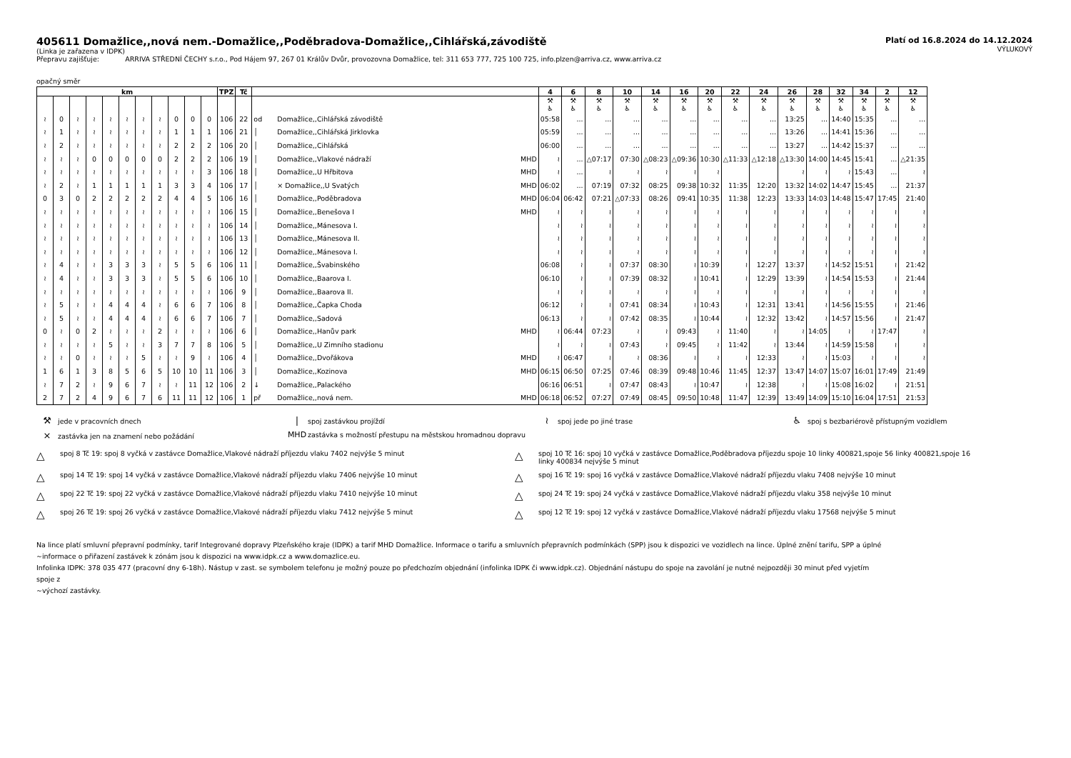405611 Domažlice,,nová nem.-Domažlice,,Poděbradova-Domažlice,,Cihlářská,závodiště
(Linka je zařazena v IDPK)
Přepravu zajišťuje: ARRIVA STŘEDNÍ ČECHY s.r.o., Pod Hájem 97, 267 01 Králův Dvůr, provozovna Domažlice, tel: 311 653 777, 725 100 725, info.plzen@arriva.cz, www.arriva.cz
Platí od 16.8.2024 do 14.12.2024
VÝLUKOVÝ
opačný směr
| km | | | | | | | | | | | TPZ | Tč | | | | 4 | 6 | 8 | 10 | 14 | 16 | 20 | 22 | 24 | 26 | 28 | 32 | 34 | 2 | 12 |
| --- | --- | --- | --- | --- | --- | --- | --- | --- | --- | --- | --- | --- | --- | --- | --- | --- | --- | --- | --- | --- | --- | --- | --- | --- | --- | --- | --- | --- | --- | --- |
| | | | | | | | | | | | | | | | | ⚒ ♿ | ⚒ ♿ | ⚒ ♿ | ⚒ ♿ | ⚒ ♿ | ⚒ ♿ | ⚒ ♿ | ⚒ ♿ | ⚒ ♿ | ⚒ ♿ | ⚒ ♿ | ⚒ ♿ | ⚒ ♿ | ⚒ ♿ | ⚒ ♿ |
| ≀ | 0 | ≀ | ≀ | ≀ | ≀ | ≀ | ≀ | 0 | 0 | 0 | 106 | 22 | od | Domažlice,,Cihlářská závodiště | | 05:58 | ... | ... | ... | ... | ... | ... | ... | ... | 13:25 | ... | 14:40 | 15:35 | ... | ... |
| ≀ | 1 | ≀ | ≀ | ≀ | ≀ | ≀ | ≀ | 1 | 1 | 1 | 106 | 21 | │ | Domažlice,,Cihlářská Jirklovka | | 05:59 | ... | ... | ... | ... | ... | ... | ... | ... | 13:26 | ... | 14:41 | 15:36 | ... | ... |
| ≀ | 2 | ≀ | ≀ | ≀ | ≀ | ≀ | ≀ | 2 | 2 | 2 | 106 | 20 | │ | Domažlice,,Cihlářská | | 06:00 | ... | ... | ... | ... | ... | ... | ... | ... | 13:27 | ... | 14:42 | 15:37 | ... | ... |
| ≀ | ≀ | ≀ | 0 | 0 | 0 | 0 | 0 | 2 | 2 | 2 | 106 | 19 | │ | Domažlice,,Vlakové nádraží | MHD | ≀ | ... | △07:17 | 07:30 | △08:23 | △09:36 | 10:30 | △11:33 | △12:18 | △13:30 | 14:00 | 14:45 | 15:41 | ... | △21:35 |
| ≀ | ≀ | ≀ | ≀ | ≀ | ≀ | ≀ | ≀ | ≀ | ≀ | 3 | 106 | 18 | │ | Domažlice,,U Hřbitova | MHD | ≀ | ... | ≀ | ≀ | ≀ | ≀ | ≀ | | | ≀ | ≀ | ≀ | 15:43 | ... | ≀ |
| ≀ | 2 | ≀ | 1 | 1 | 1 | 1 | 1 | 3 | 3 | 4 | 106 | 17 | │ | × Domažlice,,U Svatých | MHD | 06:02 | ... | 07:19 | 07:32 | 08:25 | 09:38 | 10:32 | 11:35 | 12:20 | 13:32 | 14:02 | 14:47 | 15:45 | ... | 21:37 |
| 0 | 3 | 0 | 2 | 2 | 2 | 2 | 2 | 4 | 4 | 5 | 106 | 16 | │ | Domažlice,,Poděbradova | MHD | 06:04 | 06:42 | 07:21 | △07:33 | 08:26 | 09:41 | 10:35 | 11:38 | 12:23 | 13:33 | 14:03 | 14:48 | 15:47 | 17:45 | 21:40 |
| ≀ | ≀ | ≀ | ≀ | ≀ | ≀ | ≀ | ≀ | ≀ | ≀ | ≀ | 106 | 15 | │ | Domažlice,,Benešova I | MHD | ≀ | ≀ | ≀ | ≀ | ≀ | ≀ | ≀ | ≀ | ≀ | ≀ | ≀ | ≀ | ≀ | ≀ | ≀ |
| ≀ | ≀ | ≀ | ≀ | ≀ | ≀ | ≀ | ≀ | ≀ | ≀ | ≀ | 106 | 14 | │ | Domažlice,,Mánesova I. | | ≀ | ≀ | ≀ | ≀ | ≀ | ≀ | ≀ | ≀ | ≀ | ≀ | ≀ | ≀ | ≀ | ≀ | ≀ |
| ≀ | ≀ | ≀ | ≀ | ≀ | ≀ | ≀ | ≀ | ≀ | ≀ | ≀ | 106 | 13 | │ | Domažlice,,Mánesova II. | | ≀ | ≀ | ≀ | ≀ | ≀ | ≀ | ≀ | ≀ | ≀ | ≀ | ≀ | ≀ | ≀ | ≀ | ≀ |
| ≀ | ≀ | ≀ | ≀ | ≀ | ≀ | ≀ | ≀ | ≀ | ≀ | ≀ | 106 | 12 | │ | Domažlice,,Mánesova I. | | ≀ | ≀ | ≀ | ≀ | ≀ | ≀ | ≀ | ≀ | ≀ | ≀ | ≀ | ≀ | ≀ | ≀ | ≀ |
| ≀ | 4 | ≀ | ≀ | 3 | 3 | 3 | ≀ | 5 | 5 | 6 | 106 | 11 | │ | Domažlice,,Švabinského | | 06:08 | ≀ | ≀ | 07:37 | 08:30 | ≀ | 10:39 | ≀ | 12:27 | 13:37 | ≀ | 14:52 | 15:51 | ≀ | 21:42 |
| ≀ | 4 | ≀ | ≀ | 3 | 3 | 3 | ≀ | 5 | 5 | 6 | 106 | 10 | │ | Domažlice,,Baarova I. | | 06:10 | ≀ | ≀ | 07:39 | 08:32 | ≀ | 10:41 | ≀ | 12:29 | 13:39 | ≀ | 14:54 | 15:53 | ≀ | 21:44 |
| ≀ | ≀ | ≀ | ≀ | ≀ | ≀ | ≀ | ≀ | ≀ | ≀ | ≀ | 106 | 9 | │ | Domažlice,,Baarova II. | | ≀ | ≀ | ≀ | ≀ | ≀ | ≀ | ≀ | ≀ | ≀ | ≀ | ≀ | ≀ | ≀ | ≀ | ≀ |
| ≀ | 5 | ≀ | ≀ | 4 | 4 | 4 | ≀ | 6 | 6 | 7 | 106 | 8 | │ | Domažlice,,Čapka Choda | | 06:12 | ≀ | ≀ | 07:41 | 08:34 | ≀ | 10:43 | ≀ | 12:31 | 13:41 | ≀ | 14:56 | 15:55 | ≀ | 21:46 |
| ≀ | 5 | ≀ | ≀ | 4 | 4 | 4 | ≀ | 6 | 6 | 7 | 106 | 7 | │ | Domažlice,,Sadová | | 06:13 | ≀ | ≀ | 07:42 | 08:35 | ≀ | 10:44 | ≀ | 12:32 | 13:42 | ≀ | 14:57 | 15:56 | ≀ | 21:47 |
| 0 | ≀ | 0 | 2 | ≀ | ≀ | ≀ | 2 | ≀ | ≀ | ≀ | 106 | 6 | │ | Domažlice,,Hanův park | MHD | ≀ | 06:44 | 07:23 | ≀ | ≀ | 09:43 | ≀ | 11:40 | ≀ | ≀ | 14:05 | ≀ | ≀ | 17:47 | ≀ |
| ≀ | ≀ | ≀ | ≀ | 5 | ≀ | ≀ | 3 | 7 | 7 | 8 | 106 | 5 | │ | Domažlice,,U Zimního stadionu | | ≀ | ≀ | ≀ | 07:43 | ≀ | 09:45 | ≀ | 11:42 | ≀ | 13:44 | ≀ | 14:59 | 15:58 | ≀ | ≀ |
| ≀ | ≀ | 0 | ≀ | ≀ | ≀ | 5 | ≀ | ≀ | 9 | ≀ | 106 | 4 | │ | Domažlice,,Dvořákova | MHD | ≀ | 06:47 | ≀ | ≀ | 08:36 | ≀ | ≀ | ≀ | 12:33 | ≀ | ≀ | 15:03 | ≀ | ≀ | ≀ |
| 1 | 6 | 1 | 3 | 8 | 5 | 6 | 5 | 10 | 10 | 11 | 106 | 3 | │ | Domažlice,,Kozinova | MHD | 06:15 | 06:50 | 07:25 | 07:46 | 08:39 | 09:48 | 10:46 | 11:45 | 12:37 | 13:47 | 14:07 | 15:07 | 16:01 | 17:49 | 21:49 |
| ≀ | 7 | 2 | ≀ | 9 | 6 | 7 | ≀ | ≀ | 11 | 12 | 106 | 2 | ↓ | Domažlice,,Palackého | | 06:16 | 06:51 | ≀ | 07:47 | 08:43 | ≀ | 10:47 | ≀ | 12:38 | ≀ | ≀ | 15:08 | 16:02 | ≀ | 21:51 |
| 2 | 7 | 2 | 4 | 9 | 6 | 7 | 6 | 11 | 11 | 12 | 106 | 1 | př | Domažlice,,nová nem. | MHD | 06:18 | 06:52 | 07:27 | 07:49 | 08:45 | 09:50 | 10:48 | 11:47 | 12:39 | 13:49 | 14:09 | 15:10 | 16:04 | 17:51 | 21:53 |
⚒ jede v pracovních dnech
| spoj zastávkou projíždí
≀ spoj jede po jiné trase
♿ spoj s bezbariérově přístupným vozidlem
× zastávka jen na znamení nebo požádání
MHD zastávka s možností přestupu na městskou hromadnou dopravu
△ spoj 8 Tč 19: spoj 8 vyčká v zastávce Domažlice,Vlakové nádraží příjezdu vlaku 7402 nejvýše 5 minut
△ spoj 10 Tč 16: spoj 10 vyčká v zastávce Domažlice,Poděbradova příjezdu spoje 10 linky 400821,spoje 56 linky 400821,spoje 16 linky 400834 nejvýše 5 minut
△ spoj 14 Tč 19: spoj 14 vyčká v zastávce Domažlice,Vlakové nádraží příjezdu vlaku 7406 nejvýše 10 minut
△ spoj 16 Tč 19: spoj 16 vyčká v zastávce Domažlice,Vlakové nádraží příjezdu vlaku 7408 nejvýše 10 minut
△ spoj 22 Tč 19: spoj 22 vyčká v zastávce Domažlice,Vlakové nádraží příjezdu vlaku 7410 nejvýše 10 minut
△ spoj 24 Tč 19: spoj 24 vyčká v zastávce Domažlice,Vlakové nádraží příjezdu vlaku 358 nejvýše 10 minut
△ spoj 26 Tč 19: spoj 26 vyčká v zastávce Domažlice,Vlakové nádraží příjezdu vlaku 7412 nejvýše 5 minut
△ spoj 12 Tč 19: spoj 12 vyčká v zastávce Domažlice,Vlakové nádraží příjezdu vlaku 17568 nejvýše 5 minut
Na lince platí smluvní přepravní podmínky, tarif Integrované dopravy Plzeňského kraje (IDPK) a tarif MHD Domažlice. Informace o tarifu a smluvních přepravních podmínkách (SPP) jsou k dispozici ve vozidlech na lince. Úplné znění tarifu, SPP a úplné
~informace o přiřazení zastávek k zónám jsou k dispozici na www.idpk.cz a www.domazlice.eu.
Infolinka IDPK: 378 035 477 (pracovní dny 6-18h). Nástup v zast. se symbolem telefonu je možný pouze po předchozím objednání (infolinka IDPK či www.idpk.cz). Objednání nástupu do spoje na zavolání je nutné nejpozději 30 minut před vyjetím
spoje z
~výchozí zastávky.